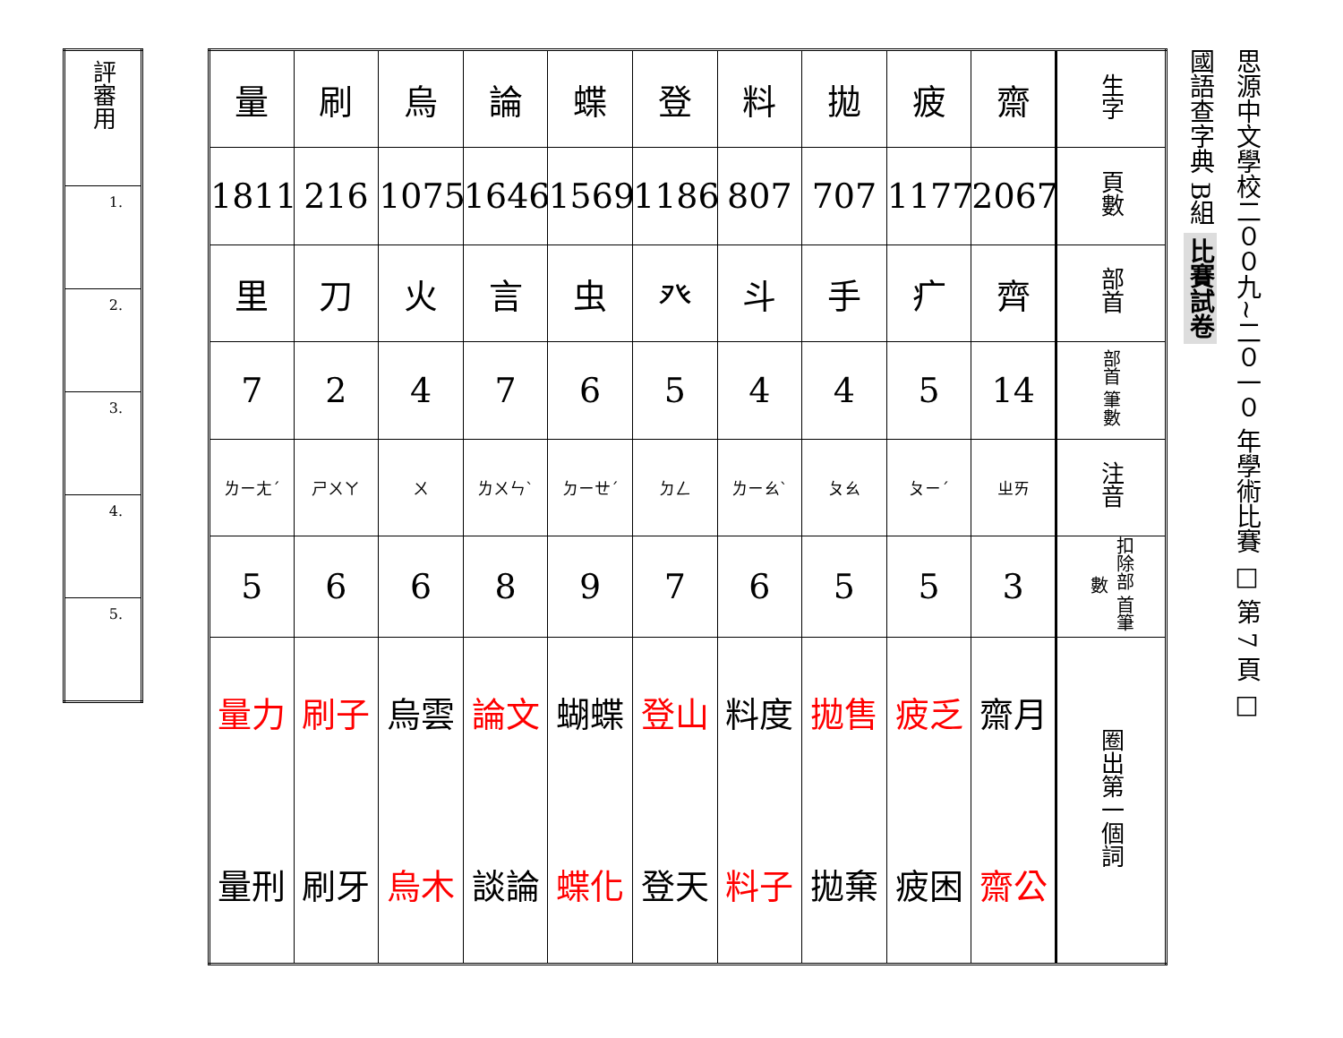| 評審用 |
| 1. |
| 2. |
| 3. |
| 4. |
| 5. |
| 量 | 刷 | 烏 | 論 | 蝶 | 登 | 料 | 拋 | 疲 | 齋 | 生字 |
| 1811 | 216 | 1075 | 1646 | 1569 | 1186 | 807 | 707 | 1177 | 2067 | 頁數 |
| 里 | 刀 | 火 | 言 | 虫 | 癶 | 斗 | 手 | 疒 | 齊 | 部首 |
| 7 | 2 | 4 | 7 | 6 | 5 | 4 | 4 | 5 | 14 | 部首 筆數 |
| ㄌㄧㄤˊ | ㄕㄨㄚ | ㄨ | ㄌㄨㄣˋ | ㄉㄧㄝˊ | ㄉㄥ | ㄌㄧㄠˋ | ㄆㄠ | ㄆㄧˊ | ㄓㄞ | 注音 |
| 5 | 6 | 6 | 8 | 9 | 7 | 6 | 5 | 5 | 3 | 扣除部 首筆數 |
| 量力 量刑 | 刷子 刷牙 | 烏雲 烏木 | 論文 談論 | 蝴蝶 蝶化 | 登山 登天 | 料度 料子 | 拋售 拋棄 | 疲乏 疲困 | 齋月 齋公 | 圈出第一個詞 |
國語查字典 B組 比賽試卷
思源中文學校二００九~二０一０ 年學術比賽 □ 第 7 頁 □